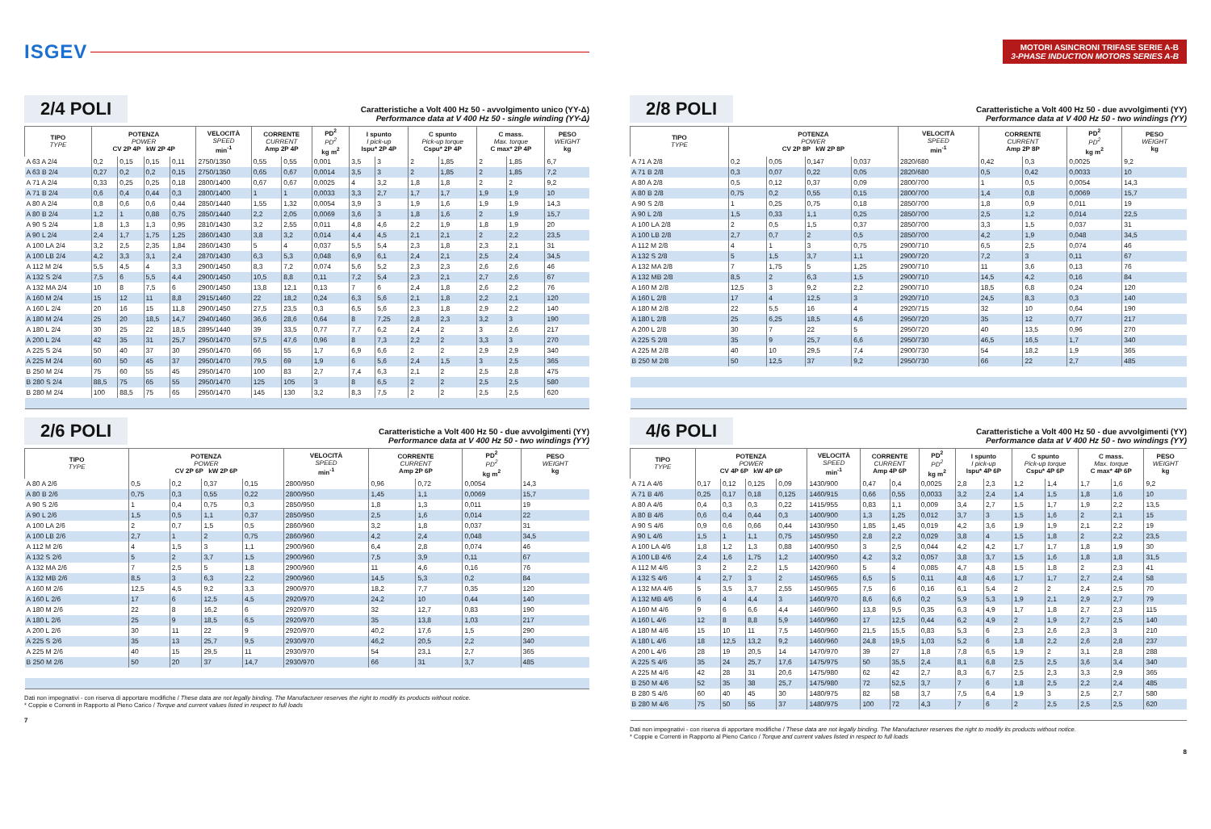ISGEV
2/4 POLI
Caratteristiche a Volt 400 Hz 50 - avvolgimento unico (YY-Δ)
Performance data at V 400 Hz 50 - single winding (YY-Δ)
| TIPO TYPE | POTENZA POWER CV 2P 4P kW 2P 4P | | | | VELOCITÀ SPEED min<sup>-1</sup> | CORRENTE CURRENT Amp 2P 4P | | PD<sup>2</sup> PD<sup>2</sup> kg m<sup>2</sup> | I spunto I pick-up Ispu* 2P 4P | | C spunto Pick-up torque Cspu* 2P 4P | | C mass. Max. torque C max* 2P 4P | | PESO WEIGHT kg |
| --- | --- | --- | --- | --- | --- | --- | --- | --- | --- | --- | --- | --- | --- | --- | --- |
| A 63 A 2/4 | 0,2 | 0,15 | 0,15 | 0,11 | 2750/1350 | 0,55 | 0,55 | 0,001 | 3,5 | 3 | 2 | 1,85 | 2 | 1,85 | 6,7 |
| A 63 B 2/4 | 0,27 | 0,2 | 0,2 | 0,15 | 2750/1350 | 0,65 | 0,67 | 0,0014 | 3,5 | 3 | 2 | 1,85 | 2 | 1,85 | 7,2 |
| A 71 A 2/4 | 0,33 | 0,25 | 0,25 | 0,18 | 2800/1400 | 0,67 | 0,67 | 0,0025 | 4 | 3,2 | 1,8 | 1,8 | 2 | 2 | 9,2 |
| A 71 B 2/4 | 0,6 | 0,4 | 0,44 | 0,3 | 2800/1400 | 1 | 1 | 0,0033 | 3,3 | 2,7 | 1,7 | 1,7 | 1,9 | 1,9 | 10 |
| A 80 A 2/4 | 0,8 | 0,6 | 0,6 | 0,44 | 2850/1440 | 1,55 | 1,32 | 0,0054 | 3,9 | 3 | 1,9 | 1,6 | 1,9 | 1,9 | 14,3 |
| A 80 B 2/4 | 1,2 | 1 | 0,88 | 0,75 | 2850/1440 | 2,2 | 2,05 | 0,0069 | 3,6 | 3 | 1,8 | 1,6 | 2 | 1,9 | 15,7 |
| A 90 S 2/4 | 1,8 | 1,3 | 1,3 | 0,95 | 2810/1430 | 3,2 | 2,55 | 0,011 | 4,8 | 4,6 | 2,2 | 1,9 | 1,8 | 1,9 | 20 |
| A 90 L 2/4 | 2,4 | 1,7 | 1,75 | 1,25 | 2860/1430 | 3,8 | 3,2 | 0,014 | 4,4 | 4,5 | 2,1 | 2,1 | 2 | 2,2 | 23,5 |
| A 100 LA 2/4 | 3,2 | 2,5 | 2,35 | 1,84 | 2860/1430 | 5 | 4 | 0,037 | 5,5 | 5,4 | 2,3 | 1,8 | 2,3 | 2,1 | 31 |
| A 100 LB 2/4 | 4,2 | 3,3 | 3,1 | 2,4 | 2870/1430 | 6,3 | 5,3 | 0,048 | 6,9 | 6,1 | 2,4 | 2,1 | 2,5 | 2,4 | 34,5 |
| A 112 M 2/4 | 5,5 | 4,5 | 4 | 3,3 | 2900/1450 | 8,3 | 7,2 | 0,074 | 5,6 | 5,2 | 2,3 | 2,3 | 2,6 | 2,6 | 46 |
| A 132 S 2/4 | 7,5 | 6 | 5,5 | 4,4 | 2900/1450 | 10,5 | 8,8 | 0,11 | 7,2 | 5,4 | 2,3 | 2,1 | 2,7 | 2,6 | 67 |
| A 132 MA 2/4 | 10 | 8 | 7,5 | 6 | 2900/1450 | 13,8 | 12,1 | 0,13 | 7 | 6 | 2,4 | 1,8 | 2,6 | 2,2 | 76 |
| A 160 M 2/4 | 15 | 12 | 11 | 8,8 | 2915/1460 | 22 | 18,2 | 0,24 | 6,3 | 5,6 | 2,1 | 1,8 | 2,2 | 2,1 | 120 |
| A 160 L 2/4 | 20 | 16 | 15 | 11,8 | 2900/1450 | 27,5 | 23,5 | 0,3 | 6,5 | 5,6 | 2,3 | 1,8 | 2,9 | 2,2 | 140 |
| A 180 M 2/4 | 25 | 20 | 18,5 | 14,7 | 2940/1460 | 36,6 | 28,6 | 0,64 | 8 | 7,25 | 2,8 | 2,3 | 3,2 | 3 | 190 |
| A 180 L 2/4 | 30 | 25 | 22 | 18,5 | 2895/1440 | 39 | 33,5 | 0,77 | 7,7 | 6,2 | 2,4 | 2 | 3 | 2,6 | 217 |
| A 200 L 2/4 | 42 | 35 | 31 | 25,7 | 2950/1470 | 57,5 | 47,6 | 0,96 | 8 | 7,3 | 2,2 | 2 | 3,3 | 3 | 270 |
| A 225 S 2/4 | 50 | 40 | 37 | 30 | 2950/1470 | 66 | 55 | 1,7 | 6,9 | 6,6 | 2 | 2 | 2,9 | 2,9 | 340 |
| A 225 M 2/4 | 60 | 50 | 45 | 37 | 2950/1470 | 79,5 | 69 | 1,9 | 6 | 5,6 | 2,4 | 1,5 | 3 | 2,5 | 365 |
| B 250 M 2/4 | 75 | 60 | 55 | 45 | 2950/1470 | 100 | 83 | 2,7 | 7,4 | 6,3 | 2,1 | 2 | 2,5 | 2,8 | 475 |
| B 280 S 2/4 | 88,5 | 75 | 65 | 55 | 2950/1470 | 125 | 105 | 3 | 8 | 6,5 | 2 | 2 | 2,5 | 2,5 | 580 |
| B 280 M 2/4 | 100 | 88,5 | 75 | 65 | 2950/1470 | 145 | 130 | 3,2 | 8,3 | 7,5 | 2 | 2 | 2,5 | 2,5 | 620 |
2/6 POLI
Caratteristiche a Volt 400 Hz 50 - due avvolgimenti (YY)
Performance data at V 400 Hz 50 - two windings (YY)
| TIPO TYPE | POTENZA POWER CV 2P 6P kW 2P 6P | | | | VELOCITÀ SPEED min<sup>-1</sup> | CORRENTE CURRENT Amp 2P 6P | | PD<sup>2</sup> PD<sup>2</sup> kg m<sup>2</sup> | PESO WEIGHT kg |
| --- | --- | --- | --- | --- | --- | --- | --- | --- | --- |
| A 80 A 2/6 | 0,5 | 0,2 | 0,37 | 0,15 | 2800/950 | 0,96 | 0,72 | 0,0054 | 14,3 |
| A 80 B 2/6 | 0,75 | 0,3 | 0,55 | 0,22 | 2800/950 | 1,45 | 1,1 | 0,0069 | 15,7 |
| A 90 S 2/6 | 1 | 0,4 | 0,75 | 0,3 | 2850/950 | 1,8 | 1,3 | 0,011 | 19 |
| A 90 L 2/6 | 1,5 | 0,5 | 1,1 | 0,37 | 2850/950 | 2,5 | 1,6 | 0,014 | 22 |
| A 100 LA 2/6 | 2 | 0,7 | 1,5 | 0,5 | 2860/960 | 3,2 | 1,8 | 0,037 | 31 |
| A 100 LB 2/6 | 2,7 | 1 | 2 | 0,75 | 2860/960 | 4,2 | 2,4 | 0,048 | 34,5 |
| A 112 M 2/6 | 4 | 1,5 | 3 | 1,1 | 2900/960 | 6,4 | 2,8 | 0,074 | 46 |
| A 132 S 2/6 | 5 | 2 | 3,7 | 1,5 | 2900/960 | 7,5 | 3,9 | 0,11 | 67 |
| A 132 MA 2/6 | 7 | 2,5 | 5 | 1,8 | 2900/960 | 11 | 4,6 | 0,16 | 76 |
| A 132 MB 2/6 | 8,5 | 3 | 6,3 | 2,2 | 2900/960 | 14,5 | 5,3 | 0,2 | 84 |
| A 160 M 2/6 | 12,5 | 4,5 | 9,2 | 3,3 | 2900/970 | 18,2 | 7,7 | 0,35 | 120 |
| A 160 L 2/6 | 17 | 6 | 12,5 | 4,5 | 2920/970 | 24,2 | 10 | 0,44 | 140 |
| A 180 M 2/6 | 22 | 8 | 16,2 | 6 | 2920/970 | 32 | 12,7 | 0,83 | 190 |
| A 180 L 2/6 | 25 | 9 | 18,5 | 6,5 | 2920/970 | 35 | 13,8 | 1,03 | 217 |
| A 200 L 2/6 | 30 | 11 | 22 | 9 | 2920/970 | 40,2 | 17,6 | 1,5 | 290 |
| A 225 S 2/6 | 35 | 13 | 25,7 | 9,5 | 2930/970 | 46,2 | 20,5 | 2,2 | 340 |
| A 225 M 2/6 | 40 | 15 | 29,5 | 11 | 2930/970 | 54 | 23,1 | 2,7 | 365 |
| B 250 M 2/6 | 50 | 20 | 37 | 14,7 | 2930/970 | 66 | 31 | 3,7 | 485 |
Dati non impegnativi - con riserva di apportare modifiche / These data are not legally binding. The Manufacturer reserves the right to modify its products without notice.
* Coppie e Correnti in Rapporto al Pieno Carico / Torque and current values listed in respect to full loads
7
MOTORI ASINCRONI TRIFASE SERIE A-B
3-PHASE INDUCTION MOTORS SERIES A-B
2/8 POLI
Caratteristiche a Volt 400 Hz 50 - due avvolgimenti (YY)
Performance data at V 400 Hz 50 - two windings (YY)
| TIPO TYPE | POTENZA POWER CV 2P 8P kW 2P 8P | | | | VELOCITÀ SPEED min<sup>-1</sup> | CORRENTE CURRENT Amp 2P 8P | | PD<sup>2</sup> PD<sup>2</sup> kg m<sup>2</sup> | PESO WEIGHT kg |
| --- | --- | --- | --- | --- | --- | --- | --- | --- | --- |
| A 71 A 2/8 | 0,2 | 0,05 | 0,147 | 0,037 | 2820/680 | 0,42 | 0,3 | 0,0025 | 9,2 |
| A 71 B 2/8 | 0,3 | 0,07 | 0,22 | 0,05 | 2820/680 | 0,5 | 0,42 | 0,0033 | 10 |
| A 80 A 2/8 | 0,5 | 0,12 | 0,37 | 0,09 | 2800/700 | 1 | 0,5 | 0,0054 | 14,3 |
| A 80 B 2/8 | 0,75 | 0,2 | 0,55 | 0,15 | 2800/700 | 1,4 | 0,8 | 0,0069 | 15,7 |
| A 90 S 2/8 | 1 | 0,25 | 0,75 | 0,18 | 2850/700 | 1,8 | 0,9 | 0,011 | 19 |
| A 90 L 2/8 | 1,5 | 0,33 | 1,1 | 0,25 | 2850/700 | 2,5 | 1,2 | 0,014 | 22,5 |
| A 100 LA 2/8 | 2 | 0,5 | 1,5 | 0,37 | 2850/700 | 3,3 | 1,5 | 0,037 | 31 |
| A 100 LB 2/8 | 2,7 | 0,7 | 2 | 0,5 | 2850/700 | 4,2 | 1,9 | 0,048 | 34,5 |
| A 112 M 2/8 | 4 | 1 | 3 | 0,75 | 2900/710 | 6,5 | 2,5 | 0,074 | 46 |
| A 132 S 2/8 | 5 | 1,5 | 3,7 | 1,1 | 2900/720 | 7,2 | 3 | 0,11 | 67 |
| A 132 MA 2/8 | 7 | 1,75 | 5 | 1,25 | 2900/710 | 11 | 3,6 | 0,13 | 76 |
| A 132 MB 2/8 | 8,5 | 2 | 6,3 | 1,5 | 2900/710 | 14,5 | 4,2 | 0,16 | 84 |
| A 160 M 2/8 | 12,5 | 3 | 9,2 | 2,2 | 2900/710 | 18,5 | 6,8 | 0,24 | 120 |
| A 160 L 2/8 | 17 | 4 | 12,5 | 3 | 2920/710 | 24,5 | 8,3 | 0,3 | 140 |
| A 180 M 2/8 | 22 | 5,5 | 16 | 4 | 2920/715 | 32 | 10 | 0,64 | 190 |
| A 180 L 2/8 | 25 | 6,25 | 18,5 | 4,6 | 2950/720 | 35 | 12 | 0,77 | 217 |
| A 200 L 2/8 | 30 | 7 | 22 | 5 | 2950/720 | 40 | 13,5 | 0,96 | 270 |
| A 225 S 2/8 | 35 | 9 | 25,7 | 6,6 | 2950/730 | 46,5 | 16,5 | 1,7 | 340 |
| A 225 M 2/8 | 40 | 10 | 29,5 | 7,4 | 2900/730 | 54 | 18,2 | 1,9 | 365 |
| B 250 M 2/8 | 50 | 12,5 | 37 | 9,2 | 2950/730 | 66 | 22 | 2,7 | 485 |
4/6 POLI
Caratteristiche a Volt 400 Hz 50 - due avvolgimenti (YY)
Performance data at V 400 Hz 50 - two windings (YY)
| TIPO TYPE | POTENZA POWER CV 4P 6P kW 4P 6P | | | | VELOCITÀ SPEED min<sup>-1</sup> | CORRENTE CURRENT Amp 4P 6P | | PD<sup>2</sup> PD<sup>2</sup> kg m<sup>2</sup> | I spunto I pick-up Ispu* 4P 6P | | C spunto Pick-up torque Cspu* 4P 6P | | C mass. Max. torque C max* 4P 6P | | PESO WEIGHT kg |
| --- | --- | --- | --- | --- | --- | --- | --- | --- | --- | --- | --- | --- | --- | --- | --- |
| A 71 A 4/6 | 0,17 | 0,12 | 0,125 | 0,09 | 1430/900 | 0,47 | 0,4 | 0,0025 | 2,8 | 2,3 | 1,2 | 1,4 | 1,7 | 1,6 | 9,2 |
| A 71 B 4/6 | 0,25 | 0,17 | 0,18 | 0,125 | 1460/915 | 0,66 | 0,55 | 0,0033 | 3,2 | 2,4 | 1,4 | 1,5 | 1,8 | 1,6 | 10 |
| A 80 A 4/6 | 0,4 | 0,3 | 0,3 | 0,22 | 1415/955 | 0,83 | 1,1 | 0,009 | 3,4 | 2,7 | 1,5 | 1,7 | 1,9 | 2,2 | 13,5 |
| A 80 B 4/6 | 0,6 | 0,4 | 0,44 | 0,3 | 1400/900 | 1,3 | 1,25 | 0,012 | 3,7 | 3 | 1,5 | 1,6 | 2 | 2,1 | 15 |
| A 90 S 4/6 | 0,9 | 0,6 | 0,66 | 0,44 | 1430/950 | 1,85 | 1,45 | 0,019 | 4,2 | 3,6 | 1,9 | 1,9 | 2,1 | 2,2 | 19 |
| A 90 L 4/6 | 1,5 | 1 | 1,1 | 0,75 | 1450/950 | 2,8 | 2,2 | 0,029 | 3,8 | 4 | 1,5 | 1,8 | 2 | 2,2 | 23,5 |
| A 100 LA 4/6 | 1,8 | 1,2 | 1,3 | 0,88 | 1400/950 | 3 | 2,5 | 0,044 | 4,2 | 4,2 | 1,7 | 1,7 | 1,8 | 1,9 | 30 |
| A 100 LB 4/6 | 2,4 | 1,6 | 1,75 | 1,2 | 1400/950 | 4,2 | 3,2 | 0,057 | 3,8 | 3,7 | 1,5 | 1,6 | 1,8 | 1,8 | 31,5 |
| A 112 M 4/6 | 3 | 2 | 2,2 | 1,5 | 1420/960 | 5 | 4 | 0,085 | 4,7 | 4,8 | 1,5 | 1,8 | 2 | 2,3 | 41 |
| A 132 S 4/6 | 4 | 2,7 | 3 | 2 | 1450/965 | 6,5 | 5 | 0,11 | 4,8 | 4,6 | 1,7 | 1,7 | 2,7 | 2,4 | 58 |
| A 132 MA 4/6 | 5 | 3,5 | 3,7 | 2,55 | 1450/965 | 7,5 | 6 | 0,16 | 6,1 | 5,4 | 2 | 2 | 2,4 | 2,5 | 70 |
| A 132 MB 4/6 | 6 | 4 | 4,4 | 3 | 1460/970 | 8,6 | 6,6 | 0,2 | 5,9 | 5,3 | 1,9 | 2,1 | 2,9 | 2,7 | 79 |
| A 160 M 4/6 | 9 | 6 | 6,6 | 4,4 | 1460/960 | 13,8 | 9,5 | 0,35 | 6,3 | 4,9 | 1,7 | 1,8 | 2,7 | 2,3 | 115 |
| A 160 L 4/6 | 12 | 8 | 8,8 | 5,9 | 1460/960 | 17 | 12,5 | 0,44 | 6,2 | 4,9 | 2 | 1,9 | 2,7 | 2,5 | 140 |
| A 180 M 4/6 | 15 | 10 | 11 | 7,5 | 1460/960 | 21,5 | 15,5 | 0,83 | 5,3 | 6 | 2,3 | 2,6 | 2,3 | 3 | 210 |
| A 180 L 4/6 | 18 | 12,5 | 13,2 | 9,2 | 1460/960 | 24,8 | 19,5 | 1,03 | 5,2 | 6 | 1,8 | 2,2 | 2,6 | 2,8 | 237 |
| A 200 L 4/6 | 28 | 19 | 20,5 | 14 | 1470/970 | 39 | 27 | 1,8 | 7,8 | 6,5 | 1,9 | 2 | 3,1 | 2,8 | 288 |
| A 225 S 4/6 | 35 | 24 | 25,7 | 17,6 | 1475/975 | 50 | 35,5 | 2,4 | 8,1 | 6,8 | 2,5 | 2,5 | 3,6 | 3,4 | 340 |
| A 225 M 4/6 | 42 | 28 | 31 | 20,6 | 1475/980 | 62 | 42 | 2,7 | 8,3 | 6,7 | 2,5 | 2,3 | 3,3 | 2,9 | 365 |
| B 250 M 4/6 | 52 | 35 | 38 | 25,7 | 1475/980 | 72 | 52,5 | 3,7 | 7 | 6 | 1,8 | 2,5 | 2,2 | 2,4 | 485 |
| B 280 S 4/6 | 60 | 40 | 45 | 30 | 1480/975 | 82 | 58 | 3,7 | 7,5 | 6,4 | 1,9 | 3 | 2,5 | 2,7 | 580 |
| B 280 M 4/6 | 75 | 50 | 55 | 37 | 1480/975 | 100 | 72 | 4,3 | 7 | 6 | 2 | 2,5 | 2,5 | 2,5 | 620 |
Dati non impegnativi - con riserva di apportare modifiche / These data are not legally binding. The Manufacturer reserves the right to modify its products without notice.
* Coppie e Correnti in Rapporto al Pieno Carico / Torque and current values listed in respect to full loads
8